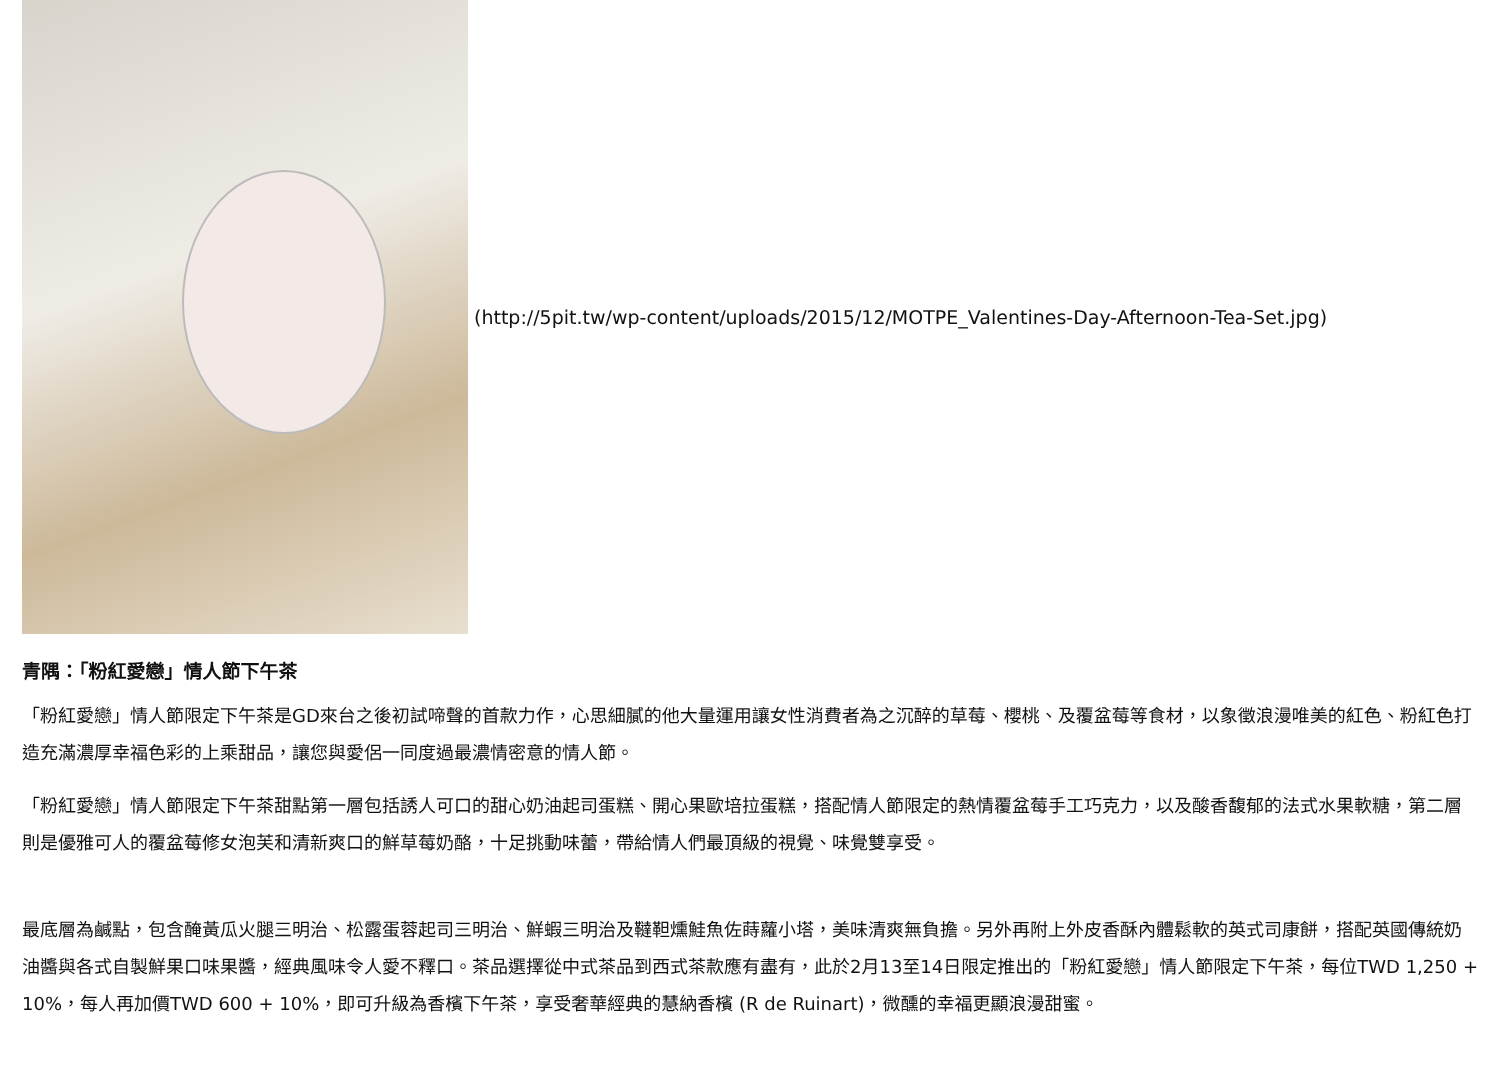(http://5pit.tw/wp-content/uploads/2015/12/MOTPE_Valentines-Day-Afternoon-Tea-Set.jpg)
青隅：「粉紅愛戀」情人節下午茶
「粉紅愛戀」情人節限定下午茶是GD來台之後初試啼聲的首款力作，心思細膩的他大量運用讓女性消費者為之沉醉的草莓、櫻桃、及覆盆莓等食材，以象徵浪漫唯美的紅色、粉紅色打造充滿濃厚幸福色彩的上乘甜品，讓您與愛侶一同度過最濃情密意的情人節。
「粉紅愛戀」情人節限定下午茶甜點第一層包括誘人可口的甜心奶油起司蛋糕、開心果歐培拉蛋糕，搭配情人節限定的熱情覆盆莓手工巧克力，以及酸香馥郁的法式水果軟糖，第二層則是優雅可人的覆盆莓修女泡芙和清新爽口的鮮草莓奶酪，十足挑動味蕾，帶給情人們最頂級的視覺、味覺雙享受。
最底層為鹹點，包含醃黃瓜火腿三明治、松露蛋蓉起司三明治、鮮蝦三明治及韃靼燻鮭魚佐蒔蘿小塔，美味清爽無負擔。另外再附上外皮香酥內體鬆軟的英式司康餅，搭配英國傳統奶油醬與各式自製鮮果口味果醬，經典風味令人愛不釋口。茶品選擇從中式茶品到西式茶款應有盡有，此於2月13至14日限定推出的「粉紅愛戀」情人節限定下午茶，每位TWD 1,250 + 10%，每人再加價TWD 600 + 10%，即可升級為香檳下午茶，享受奢華經典的慧納香檳 (R de Ruinart)，微醺的幸福更顯浪漫甜蜜。